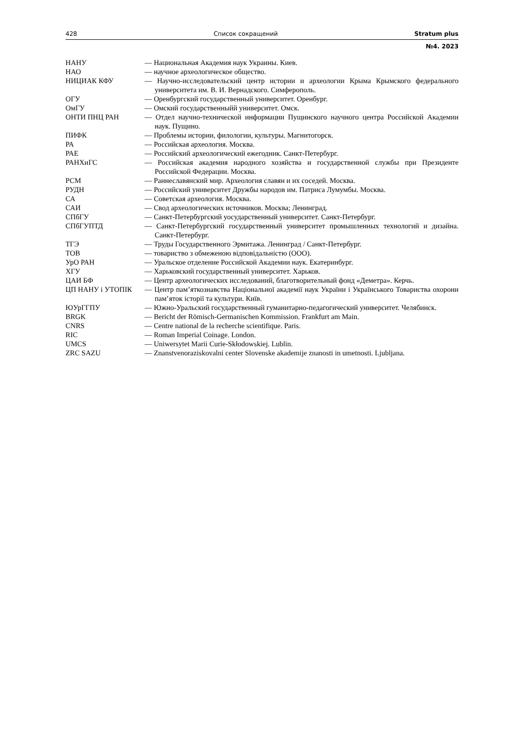428 Список сокращений Stratum plus
№4. 2023
НАНУ — Национальная Академия наук Украины. Киев.
НАО — научное археологическое общество.
НИЦИАК КФУ — Научно-исследовательский центр истории и археологии Крыма Крымского федерального университета им. В. И. Вернадского. Симферополь.
ОГУ — Оренбургский государственный университет. Оренбург.
ОмГУ — Омский государственныйй университет. Омск.
ОНТИ ПНЦ РАН — Отдел научно-технической информации Пущинского научного центра Российской Академии наук. Пущино.
ПИФК — Проблемы истории, филологии, культуры. Магнитогорск.
РА — Российская археология. Москва.
РАЕ — Российский археологический ежегодник. Санкт-Петербург.
РАНХиГС — Российская академия народного хозяйства и государственной службы при Президенте Российской Федерации. Москва.
РСМ — Раннеславянский мир. Археология славян и их соседей. Москва.
РУДН — Российский университет Дружбы народов им. Патриса Лумумбы. Москва.
СА — Советская археология. Москва.
САИ — Свод археологических источников. Москва; Ленинград.
СПбГУ — Санкт-Петербургский уосударственный университет. Санкт-Петербург.
СПбГУПТД — Санкт-Петербургский государственный университет промышленных технологий и дизайна. Санкт-Петербург.
ТГЭ — Труды Государственного Эрмитажа. Ленинград / Санкт-Петербург.
ТОВ — товариство з обмеженою відповідальністю (ООО).
УрО РАН — Уральское отделение Российской Академии наук. Екатеринбург.
ХГУ — Харьковский государственный университет. Харьков.
ЦАИ БФ — Центр археологических исследований, благотворительный фонд «Деметра». Керчь.
ЦП НАНУ і УТОПІК — Центр пам’яткознавства Національної академії наук України і Українського Товариства охорони пам’яток історії та культури. Київ.
ЮУрГГПУ — Южно-Уральский государственный гуманитарно-педагогический университет. Челябинск.
BRGK — Bericht der Römisch-Germanischen Kommission. Frankfurt am Main.
CNRS — Centre national de la recherche scientifique. Paris.
RIC — Roman Imperial Coinage. London.
UMCS — Uniwersytet Marii Curie-Skłodowskiej. Lublin.
ZRC SAZU — Znanstvenoraziskovalni center Slovenske akademije znanosti in umetnosti. Ljubljana.